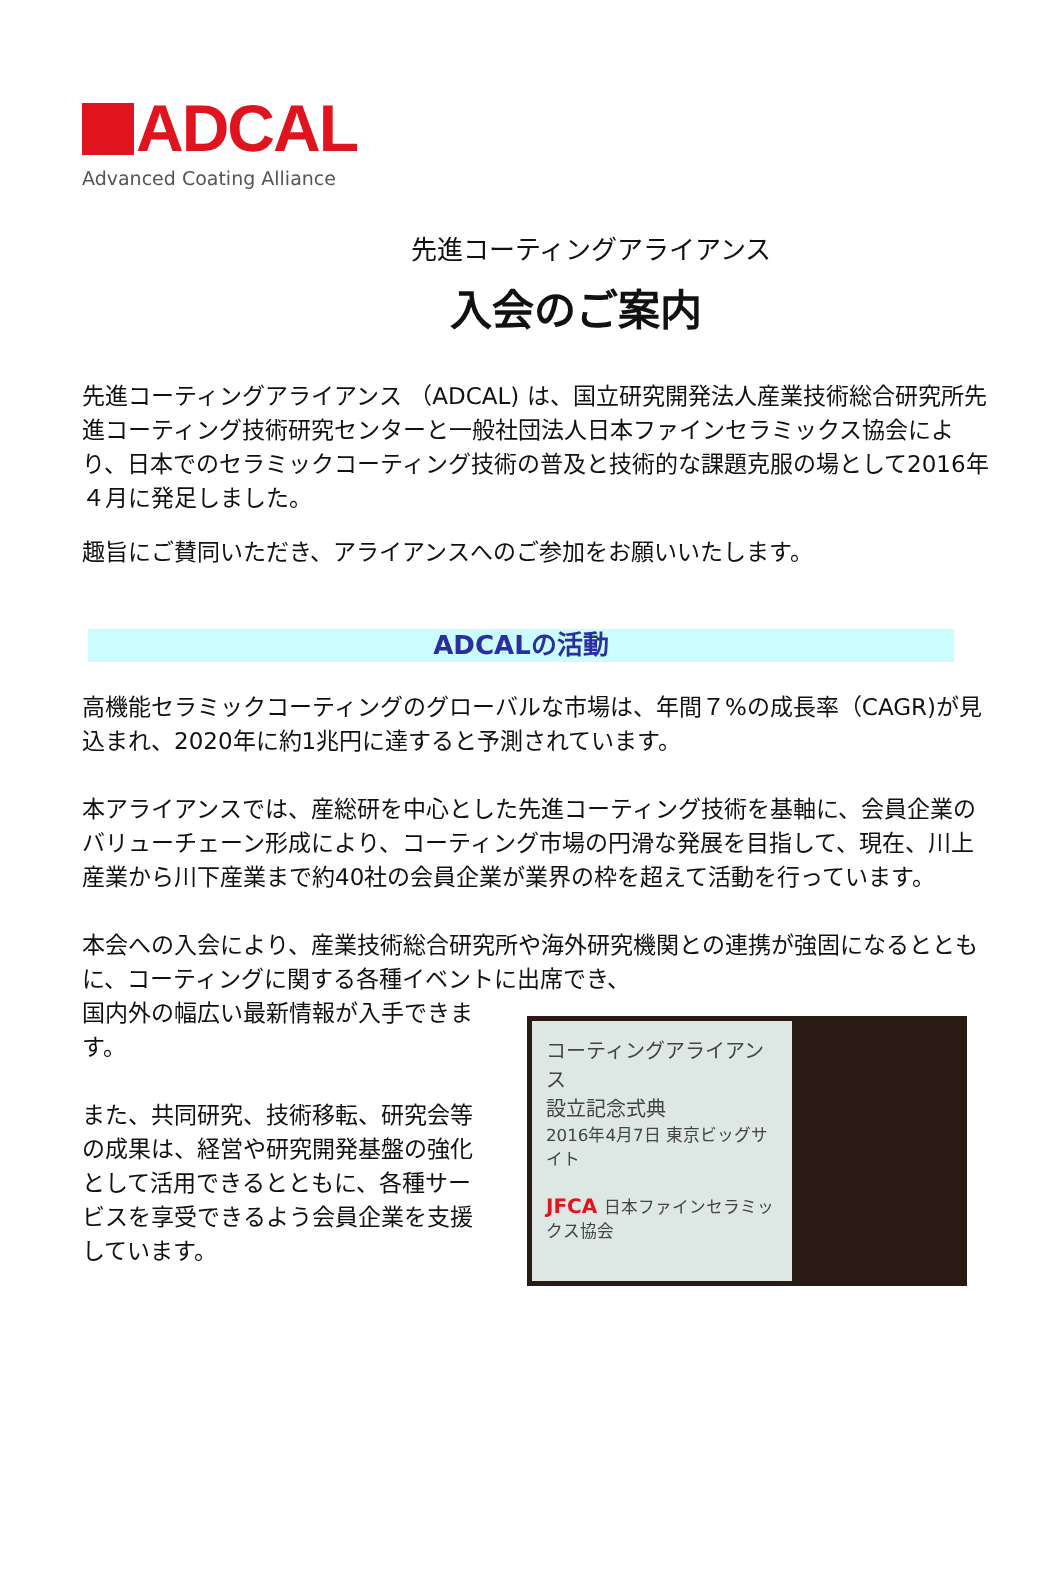ADCAL
Advanced Coating Alliance
先進コーティングアライアンス
入会のご案内
先進コーティングアライアンス （ADCAL) は、国立研究開発法人産業技術総合研究所先進コーティング技術研究センターと一般社団法人日本ファインセラミックス協会により、日本でのセラミックコーティング技術の普及と技術的な課題克服の場として2016年４月に発足しました。
趣旨にご賛同いただき、アライアンスへのご参加をお願いいたします。
ADCALの活動
高機能セラミックコーティングのグローバルな市場は、年間７%の成長率（CAGR)が見込まれ、2020年に約1兆円に達すると予測されています。
本アライアンスでは、産総研を中心とした先進コーティング技術を基軸に、会員企業のバリューチェーン形成により、コーティング市場の円滑な発展を目指して、現在、川上産業から川下産業まで約40社の会員企業が業界の枠を超えて活動を行っています。
本会への入会により、産業技術総合研究所や海外研究機関との連携が強固になるとともに、コーティングに関する各種イベントに出席でき、
国内外の幅広い最新情報が入手できます。
また、共同研究、技術移転、研究会等の成果は、経営や研究開発基盤の強化として活用できるとともに、各種サービスを享受できるよう会員企業を支援しています。
コーティングアライアンス
設立記念式典
2016年4月7日 東京ビッグサイト
JFCA 日本ファインセラミックス協会